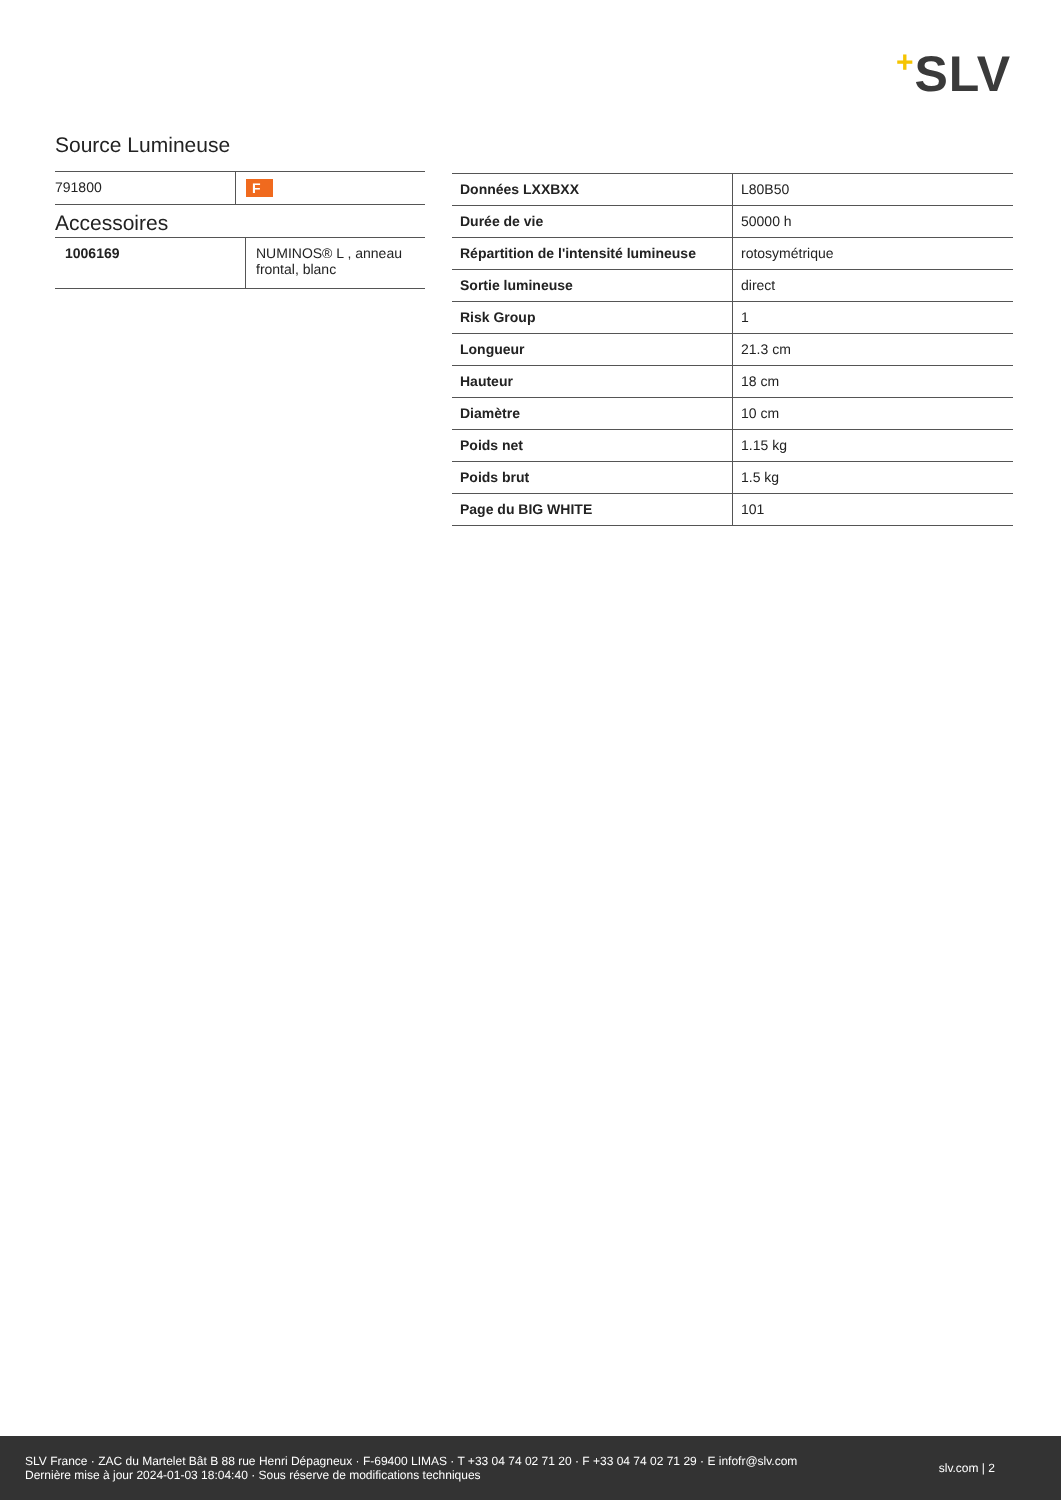+SLV
Source Lumineuse
| 791800 | F |
Accessoires
| 1006169 | NUMINOS® L , anneau frontal, blanc |
| Données LXXBXX | L80B50 |
| Durée de vie | 50000 h |
| Répartition de l'intensité lumineuse | rotosymétrique |
| Sortie lumineuse | direct |
| Risk Group | 1 |
| Longueur | 21.3 cm |
| Hauteur | 18 cm |
| Diamètre | 10 cm |
| Poids net | 1.15 kg |
| Poids brut | 1.5 kg |
| Page du BIG WHITE | 101 |
SLV France · ZAC du Martelet Bât B 88 rue Henri Dépagneux · F-69400 LIMAS · T +33 04 74 02 71 20 · F +33 04 74 02 71 29 · E infofr@slv.com
Dernière mise à jour 2024-01-03 18:04:40 · Sous réserve de modifications techniques
slv.com | 2